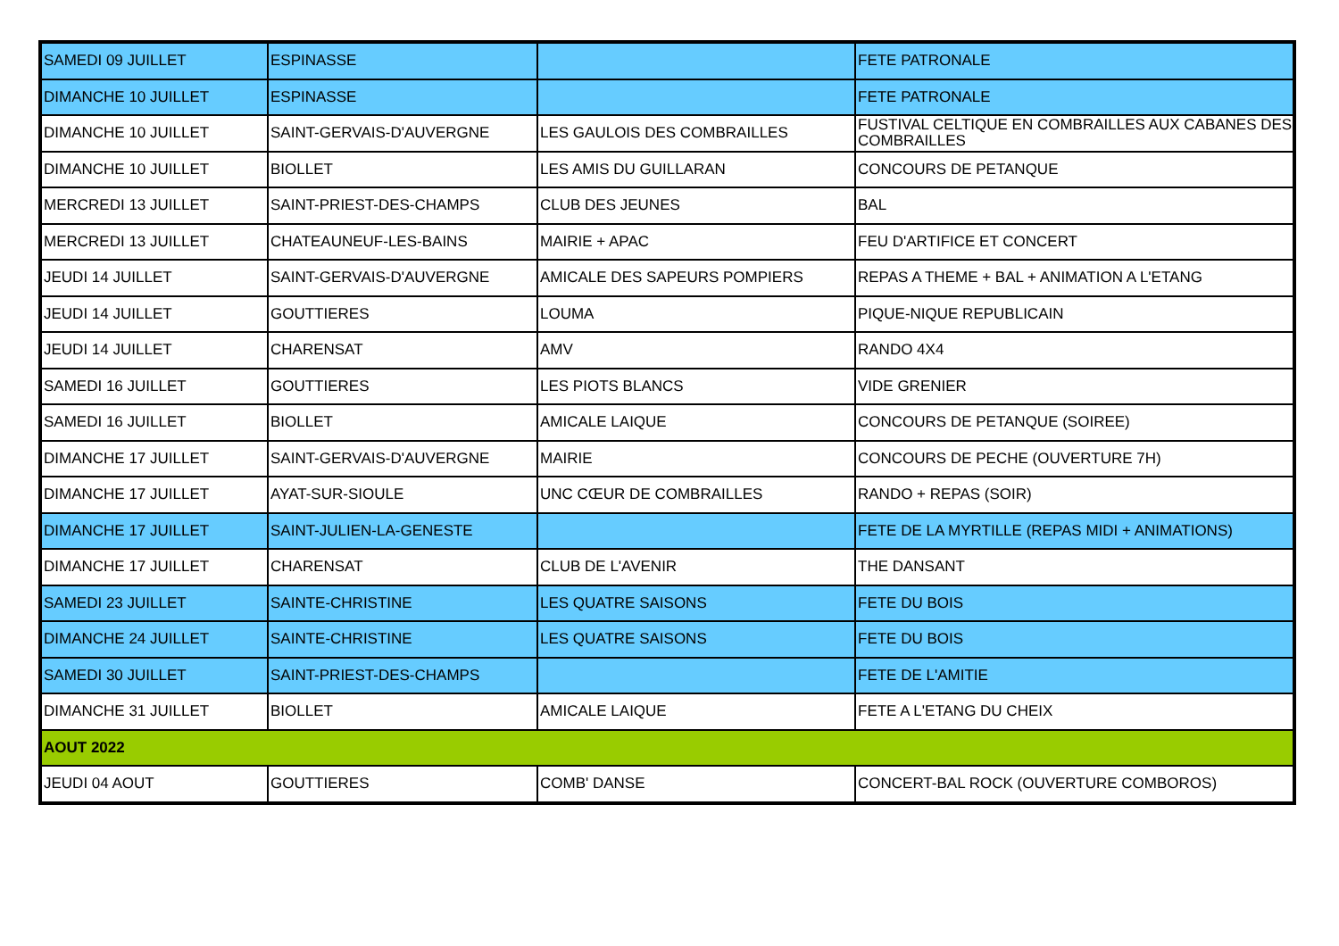| SAMEDI 09 JUILLET | ESPINASSE | | FETE PATRONALE |
| DIMANCHE 10 JUILLET | ESPINASSE | | FETE PATRONALE |
| DIMANCHE 10 JUILLET | SAINT-GERVAIS-D'AUVERGNE | LES GAULOIS DES COMBRAILLES | FUSTIVAL CELTIQUE EN COMBRAILLES AUX CABANES DES COMBRAILLES |
| DIMANCHE 10 JUILLET | BIOLLET | LES AMIS DU GUILLARAN | CONCOURS DE PETANQUE |
| MERCREDI 13 JUILLET | SAINT-PRIEST-DES-CHAMPS | CLUB DES JEUNES | BAL |
| MERCREDI 13 JUILLET | CHATEAUNEUF-LES-BAINS | MAIRIE + APAC | FEU D'ARTIFICE ET CONCERT |
| JEUDI 14 JUILLET | SAINT-GERVAIS-D'AUVERGNE | AMICALE DES SAPEURS POMPIERS | REPAS A THEME + BAL + ANIMATION A L'ETANG |
| JEUDI 14 JUILLET | GOUTTIERES | LOUMA | PIQUE-NIQUE REPUBLICAIN |
| JEUDI 14 JUILLET | CHARENSAT | AMV | RANDO 4X4 |
| SAMEDI 16 JUILLET | GOUTTIERES | LES PIOTS BLANCS | VIDE GRENIER |
| SAMEDI 16 JUILLET | BIOLLET | AMICALE LAIQUE | CONCOURS DE PETANQUE (SOIREE) |
| DIMANCHE 17 JUILLET | SAINT-GERVAIS-D'AUVERGNE | MAIRIE | CONCOURS DE PECHE (OUVERTURE 7H) |
| DIMANCHE 17 JUILLET | AYAT-SUR-SIOULE | UNC CŒUR DE COMBRAILLES | RANDO + REPAS (SOIR) |
| DIMANCHE 17 JUILLET | SAINT-JULIEN-LA-GENESTE | | FETE DE LA MYRTILLE (REPAS MIDI + ANIMATIONS) |
| DIMANCHE 17 JUILLET | CHARENSAT | CLUB DE L'AVENIR | THE DANSANT |
| SAMEDI 23 JUILLET | SAINTE-CHRISTINE | LES QUATRE SAISONS | FETE DU BOIS |
| DIMANCHE 24 JUILLET | SAINTE-CHRISTINE | LES QUATRE SAISONS | FETE DU BOIS |
| SAMEDI 30 JUILLET | SAINT-PRIEST-DES-CHAMPS | | FETE DE L'AMITIE |
| DIMANCHE 31 JUILLET | BIOLLET | AMICALE LAIQUE | FETE A L'ETANG DU CHEIX |
| AOUT 2022 | | | |
| JEUDI 04 AOUT | GOUTTIERES | COMB' DANSE | CONCERT-BAL ROCK (OUVERTURE COMBOROS) |